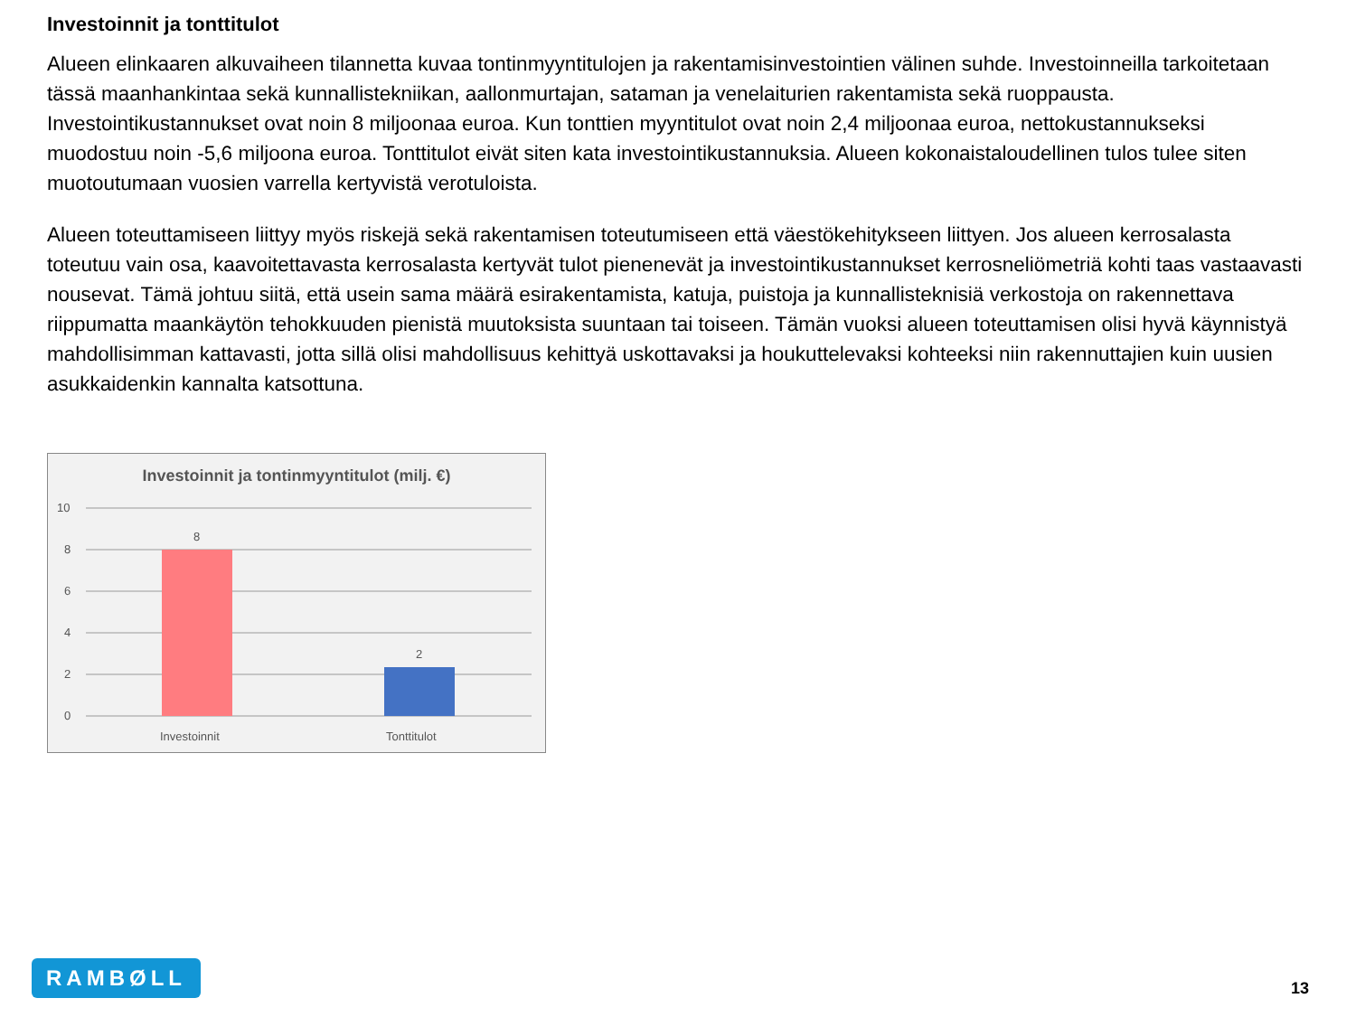Investoinnit ja tonttitulot
Alueen elinkaaren alkuvaiheen tilannetta kuvaa tontinmyyntitulojen ja rakentamisinvestointien välinen suhde. Investoinneilla tarkoitetaan tässä maanhankintaa sekä kunnallistekniikan, aallonmurtajan, sataman ja venelaiturien rakentamista sekä ruoppausta. Investointikustannukset ovat noin 8 miljoonaa euroa. Kun tonttien myyntitulot ovat noin 2,4 miljoonaa euroa, nettokustannukseksi muodostuu noin -5,6 miljoona euroa. Tonttitulot eivät siten kata investointikustannuksia. Alueen kokonaistaloudellinen tulos tulee siten muotoutumaan vuosien varrella kertyvistä verotuloista.
Alueen toteuttamiseen liittyy myös riskejä sekä rakentamisen toteutumiseen että väestökehitykseen liittyen. Jos alueen kerrosalasta toteutuu vain osa, kaavoitettavasta kerrosalasta kertyvät tulot pienenevät ja investointikustannukset kerrosneliömetriä kohti taas vastaavasti nousevat. Tämä johtuu siitä, että usein sama määrä esirakentamista, katuja, puistoja ja kunnallisteknisiä verkostoja on rakennettava riippumatta maankäytön tehokkuuden pienistä muutoksista suuntaan tai toiseen. Tämän vuoksi alueen toteuttamisen olisi hyvä käynnistyä mahdollisimman kattavasti, jotta sillä olisi mahdollisuus kehittyä uskottavaksi ja houkuttelevaksi kohteeksi niin rakennuttajien kuin uusien asukkaidenkin kannalta katsottuna.
Investoinnit ja tontinmyyntitulot (milj. €)
10
8
6
4
2
0
8
2
Investoinnit
Tonttitulot
RAMBØLL 13